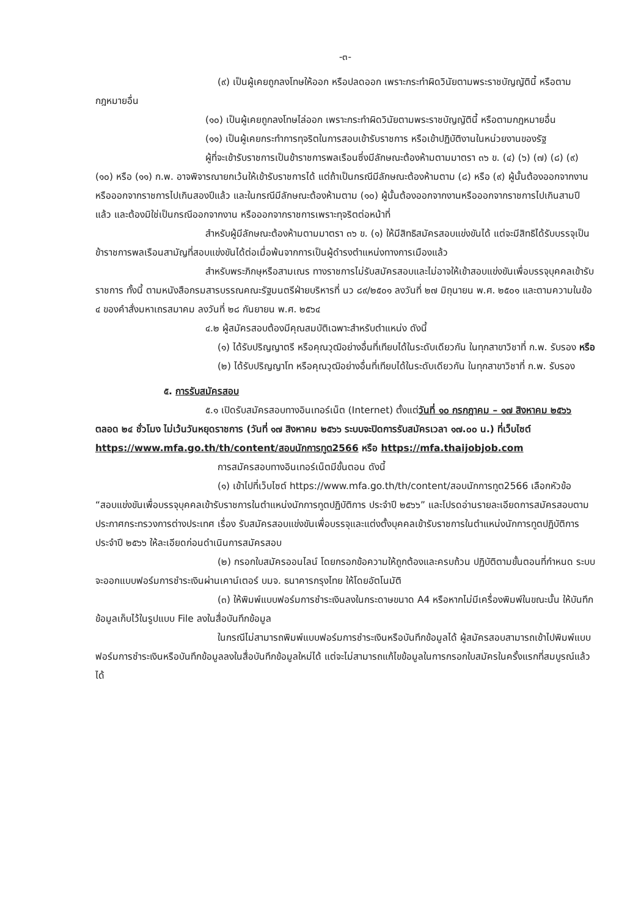-๓-
(๙) เป็นผู้เคยถูกลงโทษให้ออก หรือปลดออก เพราะกระทำผิดวินัยตามพระราชบัญญัตินี้ หรือตามกฎหมายอื่น
(๑๐) เป็นผู้เคยถูกลงโทษไล่ออก เพราะกระทำผิดวินัยตามพระราชบัญญัตินี้ หรือตามกฎหมายอื่น
(๑๑) เป็นผู้เคยกระทำการทุจริตในการสอบเข้ารับราชการ หรือเข้าปฏิบัติงานในหน่วยงานของรัฐ
ผู้ที่จะเข้ารับราชการเป็นข้าราชการพลเรือนซึ่งมีลักษณะต้องห้ามตามมาตรา ๓๖ ข. (๔) (๖) (๗) (๘) (๙) (๑๐) หรือ (๑๑) ก.พ. อาจพิจารณายกเว้นให้เข้ารับราชการได้ แต่ถ้าเป็นกรณีมีลักษณะต้องห้ามตาม (๘) หรือ (๙) ผู้นั้นต้องออกจากงานหรือออกจากราชการไปเกินสองปีแล้ว และในกรณีมีลักษณะต้องห้ามตาม (๑๐) ผู้นั้นต้องออกจากงานหรือออกจากราชการไปเกินสามปีแล้ว และต้องมิใช่เป็นกรณีออกจากงาน หรือออกจากราชการเพราะทุจริตต่อหน้าที่
สำหรับผู้มีลักษณะต้องห้ามตามมาตรา ๓๖ ข. (๑) ให้มีสิทธิสมัครสอบแข่งขันได้ แต่จะมีสิทธิได้รับบรรจุเป็นข้าราชการพลเรือนสามัญที่สอบแข่งขันได้ต่อเมื่อพ้นจากการเป็นผู้ดำรงตำแหน่งทางการเมืองแล้ว
สำหรับพระภิกษุหรือสามเณร ทางราชการไม่รับสมัครสอบและไม่อาจให้เข้าสอบแข่งขันเพื่อบรรจุบุคคลเข้ารับราชการ ทั้งนี้ ตามหนังสือกรมสารบรรณคณะรัฐมนตรีฝ่ายบริหารที่ นว ๘๙/๒๕๐๑ ลงวันที่ ๒๗ มิถุนายน พ.ศ. ๒๕๐๑ และตามความในข้อ ๔ ของคำสั่งมหาเถรสมาคม ลงวันที่ ๒๘ กันยายน พ.ศ. ๒๕๖๔
๔.๒ ผู้สมัครสอบต้องมีคุณสมบัติเฉพาะสำหรับตำแหน่ง ดังนี้
(๑) ได้รับปริญญาตรี หรือคุณวุฒิอย่างอื่นที่เทียบได้ในระดับเดียวกัน ในทุกสาขาวิชาที่ ก.พ. รับรอง หรือ
(๒) ได้รับปริญญาโท หรือคุณวุฒิอย่างอื่นที่เทียบได้ในระดับเดียวกัน ในทุกสาขาวิชาที่ ก.พ. รับรอง
๕. การรับสมัครสอบ
๕.๑ เปิดรับสมัครสอบทางอินเทอร์เน็ต (Internet) ตั้งแต่วันที่ ๑๐ กรกฎาคม – ๑๗ สิงหาคม ๒๕๖๖ ตลอด ๒๔ ชั่วโมง ไม่เว้นวันหยุดราชการ (วันที่ ๑๗ สิงหาคม ๒๕๖๖ ระบบจะปิดการรับสมัครเวลา ๑๗.๐๐ น.) ที่เว็บไซต์ https://www.mfa.go.th/th/content/สอบนักการทูต2566 หรือ https://mfa.thaijobjob.com
การสมัครสอบทางอินเทอร์เน็ตมีขั้นตอน ดังนี้
(๑) เข้าไปที่เว็บไซต์ https://www.mfa.go.th/th/content/สอบนักการทูต2566 เลือกหัวข้อ “สอบแข่งขันเพื่อบรรจุบุคคลเข้ารับราชการในตำแหน่งนักการทูตปฏิบัติการ ประจำปี ๒๕๖๖” และโปรดอ่านรายละเอียดการสมัครสอบตามประกาศกระทรวงการต่างประเทศ เรื่อง รับสมัครสอบแข่งขันเพื่อบรรจุและแต่งตั้งบุคคลเข้ารับราชการในตำแหน่งนักการทูตปฏิบัติการ ประจำปี ๒๕๖๖ ให้ละเอียดก่อนดำเนินการสมัครสอบ
(๒) กรอกใบสมัครออนไลน์ โดยกรอกข้อความให้ถูกต้องและครบถ้วน ปฏิบัติตามขั้นตอนที่กำหนด ระบบจะออกแบบฟอร์มการชำระเงินผ่านเคาน์เตอร์ บมจ. ธนาคารกรุงไทย ให้โดยอัตโนมัติ
(๓) ให้พิมพ์แบบฟอร์มการชำระเงินลงในกระดาษขนาด A4 หรือหากไม่มีเครื่องพิมพ์ในขณะนั้น ให้บันทึกข้อมูลเก็บไว้ในรูปแบบ File ลงในสื่อบันทึกข้อมูล
ในกรณีไม่สามารถพิมพ์แบบฟอร์มการชำระเงินหรือบันทึกข้อมูลได้ ผู้สมัครสอบสามารถเข้าไปพิมพ์แบบฟอร์มการชำระเงินหรือบันทึกข้อมูลลงในสื่อบันทึกข้อมูลใหม่ได้ แต่จะไม่สามารถแก้ไขข้อมูลในการกรอกใบสมัครในครั้งแรกที่สมบูรณ์แล้วได้